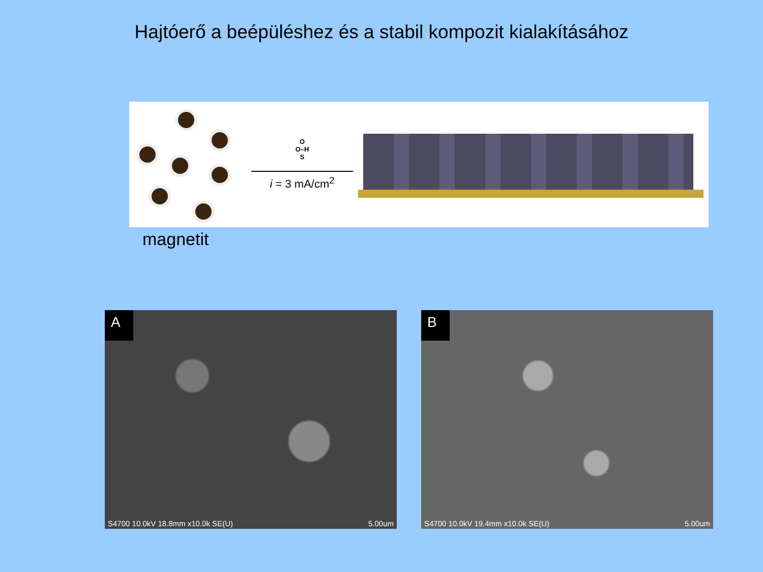Hajtóerő a beépüléshez és a stabil kompozit kialakításához
O
O–H
S
i = 3 mA/cm<sup>2</sup>
magnetit
A
S4700 10.0kV 18.8mm x10.0k SE(U) 5.00um
B
S4700 10.0kV 19.4mm x10.0k SE(U) 5.00um